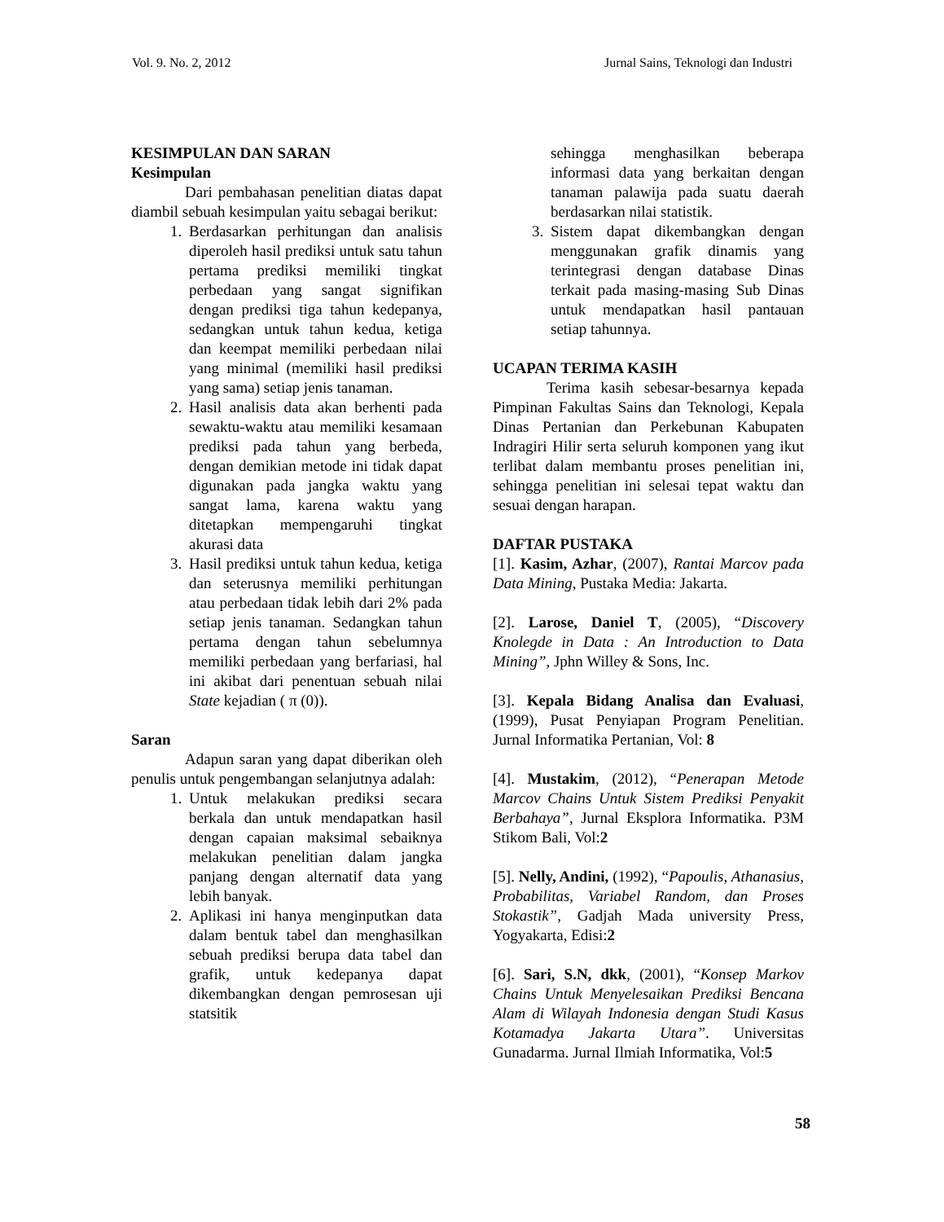Vol. 9. No. 2, 2012 Jurnal Sains, Teknologi dan Industri
KESIMPULAN DAN SARAN
Kesimpulan
Dari pembahasan penelitian diatas dapat diambil sebuah kesimpulan yaitu sebagai berikut:
1. Berdasarkan perhitungan dan analisis diperoleh hasil prediksi untuk satu tahun pertama prediksi memiliki tingkat perbedaan yang sangat signifikan dengan prediksi tiga tahun kedepanya, sedangkan untuk tahun kedua, ketiga dan keempat memiliki perbedaan nilai yang minimal (memiliki hasil prediksi yang sama) setiap jenis tanaman.
2. Hasil analisis data akan berhenti pada sewaktu-waktu atau memiliki kesamaan prediksi pada tahun yang berbeda, dengan demikian metode ini tidak dapat digunakan pada jangka waktu yang sangat lama, karena waktu yang ditetapkan mempengaruhi tingkat akurasi data
3. Hasil prediksi untuk tahun kedua, ketiga dan seterusnya memiliki perhitungan atau perbedaan tidak lebih dari 2% pada setiap jenis tanaman. Sedangkan tahun pertama dengan tahun sebelumnya memiliki perbedaan yang berfariasi, hal ini akibat dari penentuan sebuah nilai State kejadian ( π (0)).
Saran
Adapun saran yang dapat diberikan oleh penulis untuk pengembangan selanjutnya adalah:
1. Untuk melakukan prediksi secara berkala dan untuk mendapatkan hasil dengan capaian maksimal sebaiknya melakukan penelitian dalam jangka panjang dengan alternatif data yang lebih banyak.
2. Aplikasi ini hanya menginputkan data dalam bentuk tabel dan menghasilkan sebuah prediksi berupa data tabel dan grafik, untuk kedepanya dapat dikembangkan dengan pemrosesan uji statsitik
sehingga menghasilkan beberapa informasi data yang berkaitan dengan tanaman palawija pada suatu daerah berdasarkan nilai statistik.
3. Sistem dapat dikembangkan dengan menggunakan grafik dinamis yang terintegrasi dengan database Dinas terkait pada masing-masing Sub Dinas untuk mendapatkan hasil pantauan setiap tahunnya.
UCAPAN TERIMA KASIH
Terima kasih sebesar-besarnya kepada Pimpinan Fakultas Sains dan Teknologi, Kepala Dinas Pertanian dan Perkebunan Kabupaten Indragiri Hilir serta seluruh komponen yang ikut terlibat dalam membantu proses penelitian ini, sehingga penelitian ini selesai tepat waktu dan sesuai dengan harapan.
DAFTAR PUSTAKA
[1]. Kasim, Azhar, (2007), Rantai Marcov pada Data Mining, Pustaka Media: Jakarta.
[2]. Larose, Daniel T, (2005), “Discovery Knolegde in Data : An Introduction to Data Mining”, Jphn Willey & Sons, Inc.
[3]. Kepala Bidang Analisa dan Evaluasi, (1999), Pusat Penyiapan Program Penelitian. Jurnal Informatika Pertanian, Vol: 8
[4]. Mustakim, (2012), “Penerapan Metode Marcov Chains Untuk Sistem Prediksi Penyakit Berbahaya”, Jurnal Eksplora Informatika. P3M Stikom Bali, Vol:2
[5]. Nelly, Andini, (1992), “Papoulis, Athanasius, Probabilitas, Variabel Random, dan Proses Stokastik”, Gadjah Mada university Press, Yogyakarta, Edisi:2
[6]. Sari, S.N, dkk, (2001), “Konsep Markov Chains Untuk Menyelesaikan Prediksi Bencana Alam di Wilayah Indonesia dengan Studi Kasus Kotamadya Jakarta Utara”. Universitas Gunadarma. Jurnal Ilmiah Informatika, Vol:5
58